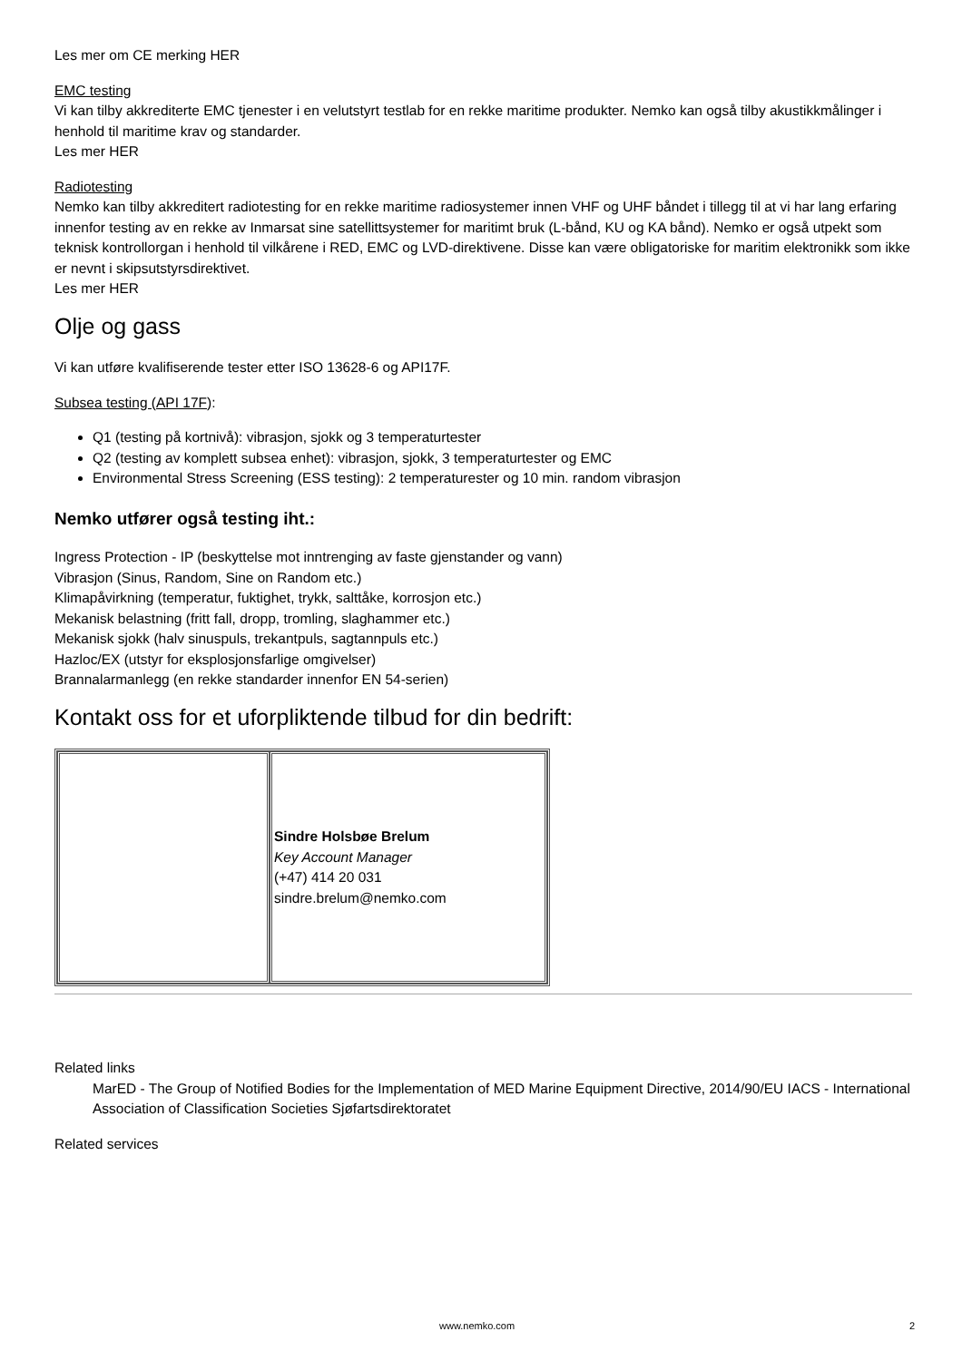Les mer om CE merking HER
EMC testing
Vi kan tilby akkrediterte EMC tjenester i en velutstyrt testlab for en rekke maritime produkter. Nemko kan også tilby akustikkmålinger i henhold til maritime krav og standarder.
Les mer HER
Radiotesting
Nemko kan tilby akkreditert radiotesting for en rekke maritime radiosystemer innen VHF og UHF båndet i tillegg til at vi har lang erfaring innenfor testing av en rekke av Inmarsat sine satellittsystemer for maritimt bruk (L-bånd, KU og KA bånd). Nemko er også utpekt som teknisk kontrollorgan i henhold til vilkårene i RED, EMC og LVD-direktivene. Disse kan være obligatoriske for maritim elektronikk som ikke er nevnt i skipsutstyrsdirektivet.
Les mer HER
Olje og gass
Vi kan utføre kvalifiserende tester etter ISO 13628-6 og API17F.
Subsea testing (API 17F):
Q1 (testing på kortnivå): vibrasjon, sjokk og 3 temperaturtester
Q2 (testing av komplett subsea enhet): vibrasjon, sjokk, 3 temperaturtester og EMC
Environmental Stress Screening (ESS testing): 2 temperaturester og 10 min. random vibrasjon
Nemko utfører også testing iht.:
Ingress Protection - IP (beskyttelse mot inntrenging av faste gjenstander og vann)
Vibrasjon (Sinus, Random, Sine on Random etc.)
Klimapåvirkning (temperatur, fuktighet, trykk, salttåke, korrosjon etc.)
Mekanisk belastning (fritt fall, dropp, tromling, slaghammer etc.)
Mekanisk sjokk (halv sinuspuls, trekantpuls, sagtannpuls etc.)
Hazloc/EX (utstyr for eksplosjonsfarlige omgivelser)
Brannalarmanlegg (en rekke standarder innenfor EN 54-serien)
Kontakt oss for et uforpliktende tilbud for din bedrift:
| | Sindre Holsbøe Brelum Key Account Manager (+47) 414 20 031 sindre.brelum@nemko.com |
Related links
MarED - The Group of Notified Bodies for the Implementation of MED Marine Equipment Directive, 2014/90/EU IACS - International Association of Classification Societies Sjøfartsdirektoratet
Related services
www.nemko.com 2